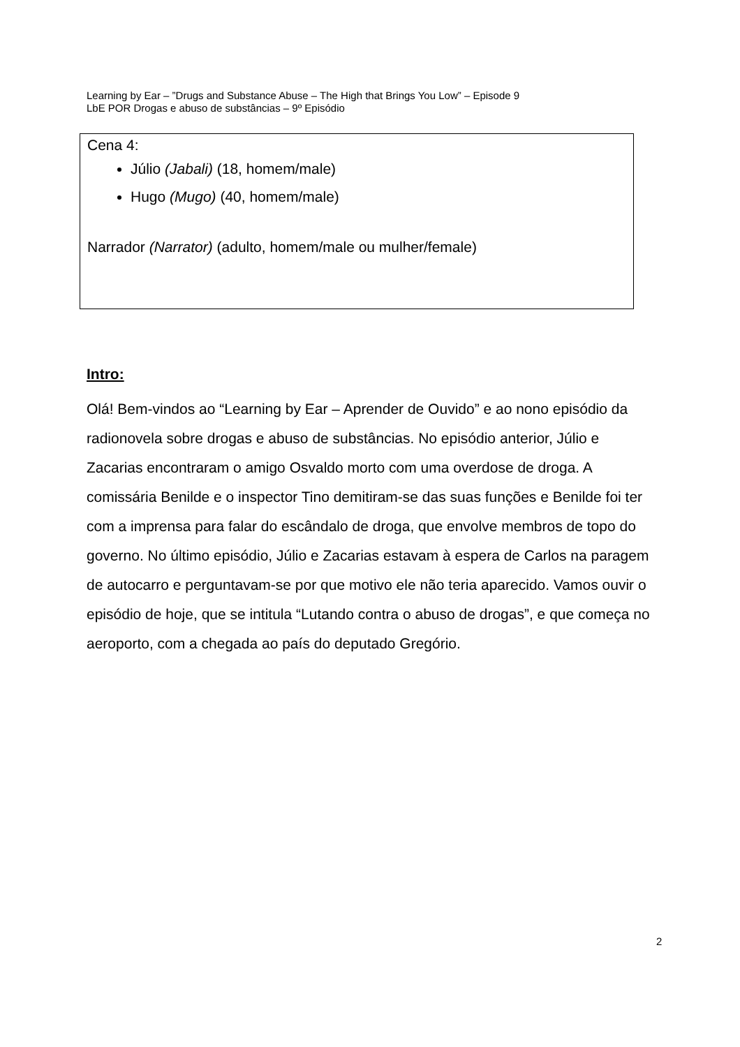Learning by Ear – ”Drugs and Substance Abuse – The High that Brings You Low” – Episode 9
LbE POR Drogas e abuso de substâncias – 9º Episódio
Cena 4:
Júlio (Jabali) (18, homem/male)
Hugo (Mugo) (40, homem/male)
Narrador (Narrator) (adulto, homem/male ou mulher/female)
Intro:
Olá! Bem-vindos ao “Learning by Ear – Aprender de Ouvido” e ao nono episódio da radionovela sobre drogas e abuso de substâncias. No episódio anterior, Júlio e Zacarias encontraram o amigo Osvaldo morto com uma overdose de droga. A comissária Benilde e o inspector Tino demitiram-se das suas funções e Benilde foi ter com a imprensa para falar do escândalo de droga, que envolve membros de topo do governo. No último episódio, Júlio e Zacarias estavam à espera de Carlos na paragem de autocarro e perguntavam-se por que motivo ele não teria aparecido. Vamos ouvir o episódio de hoje, que se intitula “Lutando contra o abuso de drogas”, e que começa no aeroporto, com a chegada ao país do deputado Gregório.
2